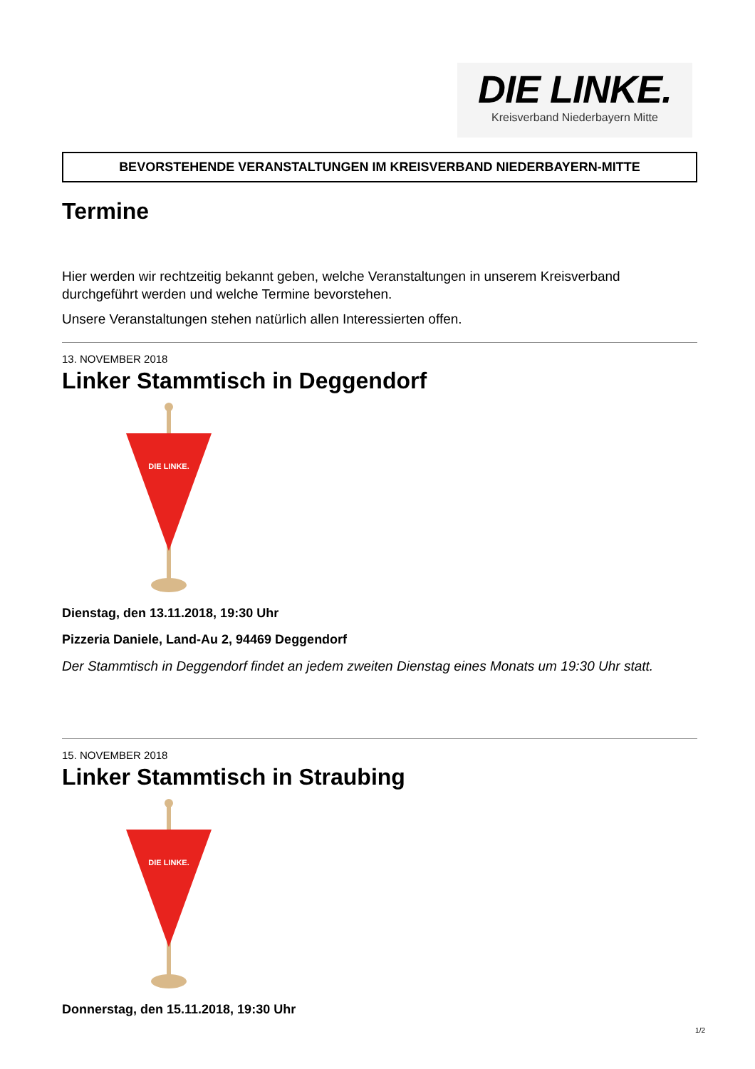DIE LINKE.
Kreisverband Niederbayern Mitte
BEVORSTEHENDE VERANSTALTUNGEN IM KREISVERBAND NIEDERBAYERN-MITTE
Termine
Hier werden wir rechtzeitig bekannt geben, welche Veranstaltungen in unserem Kreisverband durchgeführt werden und welche Termine bevorstehen.
Unsere Veranstaltungen stehen natürlich allen Interessierten offen.
13. NOVEMBER 2018
Linker Stammtisch in Deggendorf
DIE LINKE.
Dienstag, den 13.11.2018, 19:30 Uhr
Pizzeria Daniele, Land-Au 2, 94469 Deggendorf
Der Stammtisch in Deggendorf findet an jedem zweiten Dienstag eines Monats um 19:30 Uhr statt.
15. NOVEMBER 2018
Linker Stammtisch in Straubing
DIE LINKE.
Donnerstag, den 15.11.2018, 19:30 Uhr
1/2